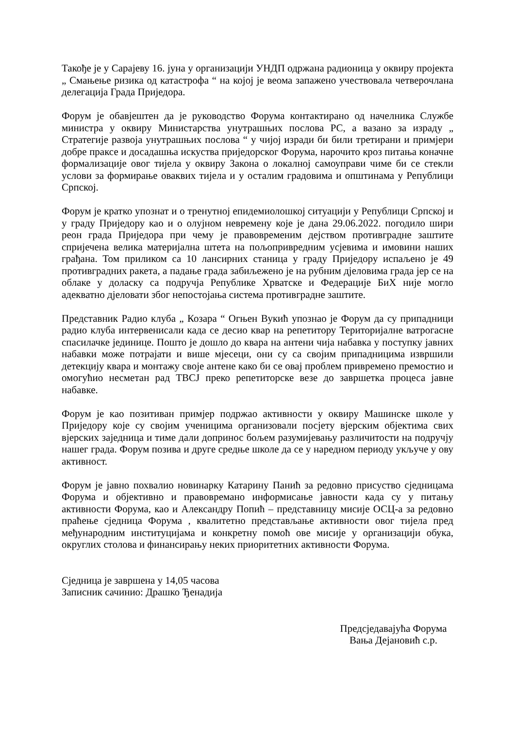Такође је у Сарајеву 16. јуна у организацији УНДП одржана радионица у оквиру пројекта „ Смањење ризика од катастрофа “ на којој је веома запажено учествовала четверочлана делегација Града Приједора.
Форум је обавјештен да је руководство Форума контактирано од начелника Службе министра у оквиру Министарства унутрашњих послова РС, а вазано за израду „ Стратегије развоја унутрашњих послова “ у чијој изради би били третирани и примјери добре праксе и досадашња искуства приједорског Форума, нарочито кроз питања коначне формализације овог тијела у оквиру Закона о локалној самоуправи чиме би се стекли услови за формирање оваквих тијела и у осталим градовима и општинама у Републици Српској.
Форум је кратко упознат и о тренутној епидемиолошкој ситуацији у Републици Српској и у граду Приједору као и о олујном невремену које је дана 29.06.2022. погодило шири реон града Приједора при чему је правовременим дејством противградне заштите спријечена велика материјална штета на пољопривредним усјевима и имовини наших грађана. Том приликом са 10 лансирних станица у граду Приједору испаљено је 49 противградних ракета, а падање града забиљежено је на рубним дјеловима града јер се на облаке у доласку са подручја Републике Хрватске и Федерације БиХ није могло адекватно дјеловати због непостојања система противградне заштите.
Представник Радио клуба „ Козара “ Огњен Вукић упознао је Форум да су припадници радио клуба интервенисали када се десио квар на репетитору Територијалне ватрогасне спасилачке јединице. Пошто је дошло до квара на антени чија набавка у поступку јавних набавки може потрајати и више мјесеци, они су са својим припадницима извршили детекцију квара и монтажу своје антене како би се овај проблем привремено премостио и омогућио несметан рад ТВСЈ преко репетиторске везе до завршетка процеса јавне набавке.
Форум је као позитиван примјер подржао активности у оквиру Машинске школе у Приједору које су својим ученицима организовали посјету вјерским објектима свих вјерских заједница и тиме дали допринос бољем разумијевању различитости на подручју нашег града. Форум позива и друге средње школе да се у наредном периоду укључе у ову активност.
Форум је јавно похвалио новинарку Катарину Панић за редовно присуство сједницама Форума и објективно и правовремано информисање јавности када су у питању активности Форума, као и Александру Попић – представницу мисије ОСЦ-а за редовно праћење сједница Форума , квалитетно представљање активности овог тијела пред међународним институцијама и конкретну помоћ ове мисије у организацији обука, округлих столова и финансирању неких приоритетних активности Форума.
Сједница је завршена у 14,05 часова
Записник сачинио: Драшко Ђенадија
Предсједавајућа Форума
Вања Дејановић с.р.